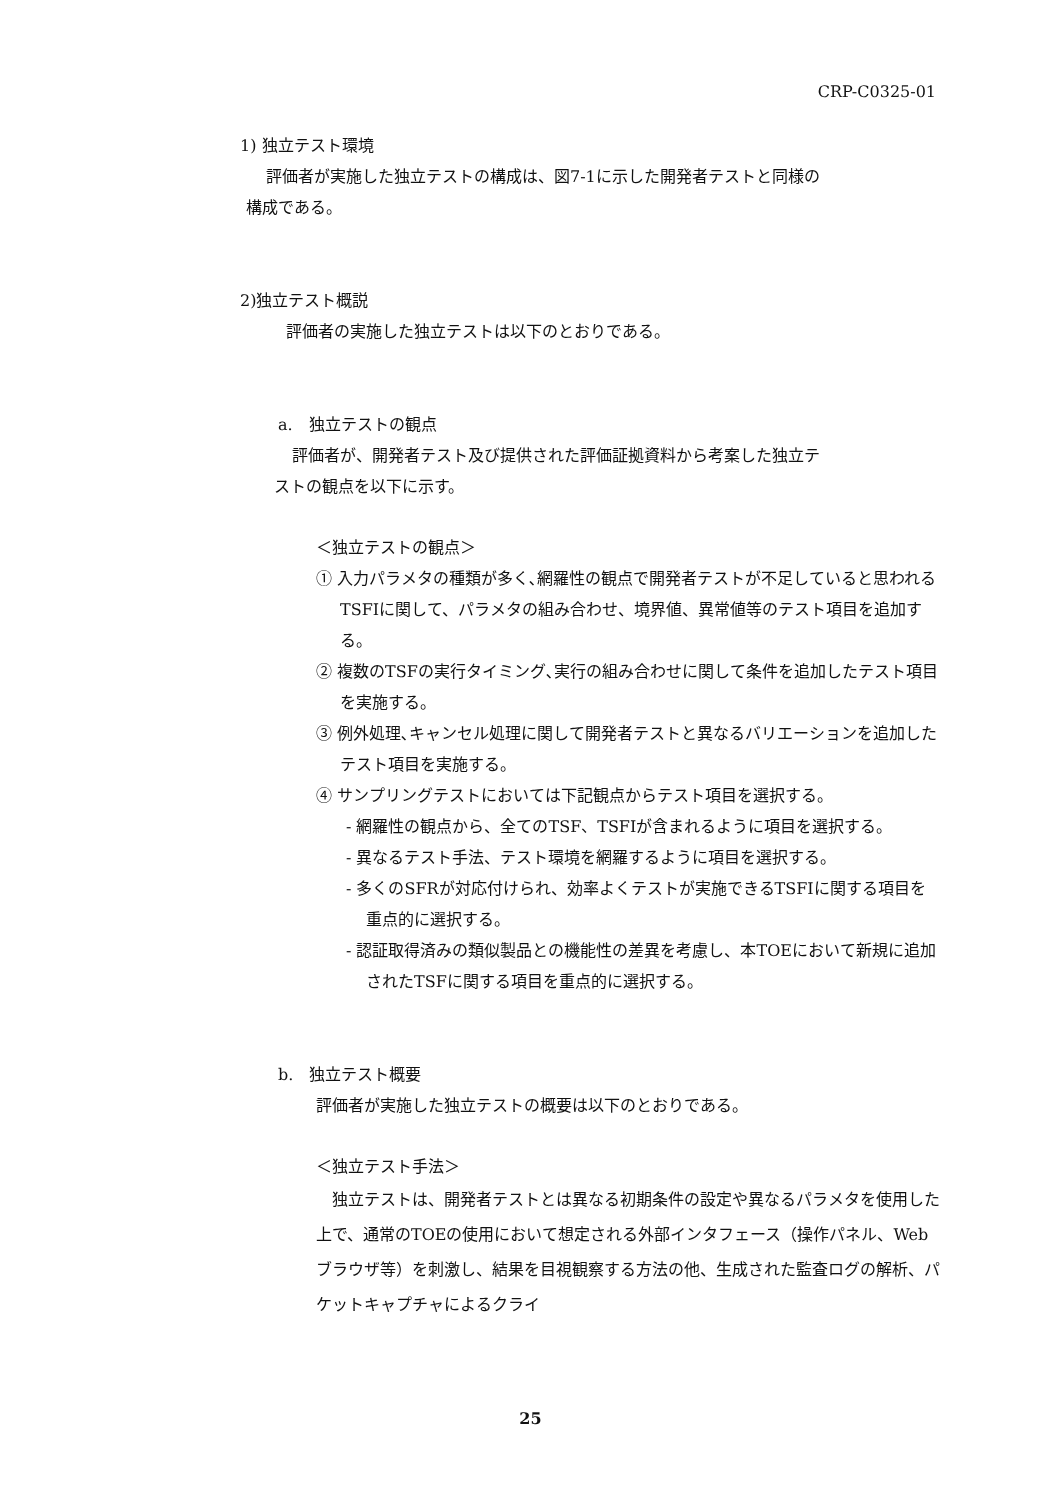CRP-C0325-01
1) 独立テスト環境
評価者が実施した独立テストの構成は、図7-1に示した開発者テストと同様の
構成である。
2)独立テスト概説
評価者の実施した独立テストは以下のとおりである。
a.　独立テストの観点
評価者が、開発者テスト及び提供された評価証拠資料から考案した独立テ
ストの観点を以下に示す。
＜独立テストの観点＞
① 入力パラメタの種類が多く､網羅性の観点で開発者テストが不足していると思われるTSFIに関して、パラメタの組み合わせ、境界値、異常値等のテスト項目を追加する。
② 複数のTSFの実行タイミング､実行の組み合わせに関して条件を追加したテスト項目を実施する。
③ 例外処理､キャンセル処理に関して開発者テストと異なるバリエーションを追加したテスト項目を実施する。
④ サンプリングテストにおいては下記観点からテスト項目を選択する。
- 網羅性の観点から、全てのTSF、TSFIが含まれるように項目を選択する。
- 異なるテスト手法、テスト環境を網羅するように項目を選択する。
- 多くのSFRが対応付けられ、効率よくテストが実施できるTSFIに関する項目を重点的に選択する。
- 認証取得済みの類似製品との機能性の差異を考慮し、本TOEにおいて新規に追加されたTSFに関する項目を重点的に選択する。
b.　独立テスト概要
評価者が実施した独立テストの概要は以下のとおりである。
＜独立テスト手法＞
独立テストは、開発者テストとは異なる初期条件の設定や異なるパラメタを使用した上で、通常のTOEの使用において想定される外部インタフェース（操作パネル、Webブラウザ等）を刺激し、結果を目視観察する方法の他、生成された監査ログの解析、パケットキャプチャによるクライ
25